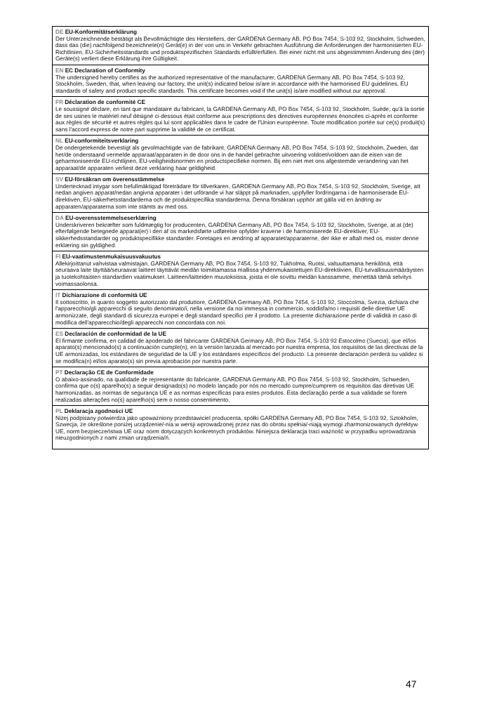DE EU-Konformitätserklärung
Der Unterzeichnende bestätigt als Bevollmächtigte des Herstellers, der GARDENA Germany AB, PO Box 7454, S-103 92, Stockholm, Schweden, dass das (die) nachfolgend bezeichnete(n) Gerät(e) in der von uns in Verkehr gebrachten Ausführung die Anforderungen der harmonisierten EU-Richtlinien, EU-Sicherheitsstandards und produktspezifischen Standards erfüllt/erfüllen. Bei einer nicht mit uns abgestimmten Änderung des (der) Geräte(s) verliert diese Erklärung ihre Gültigkeit.
EN EC Declaration of Conformity
The undersigned hereby certifies as the authorized representative of the manufacturer, GARDENA Germany AB, PO Box 7454, S-103 92, Stockholm, Sweden, that, when leaving our factory, the unit(s) indicated below is/are in accordance with the harmonised EU guidelines, EU standards of safety and product specific standards. This certificate becomes void if the unit(s) is/are modified without our approval.
FR Déclaration de conformité CE
Le soussigné déclare, en tant que mandataire du fabricant, la GARDENA Germany AB, PO Box 7454, S-103 92, Stockholm, Suède, qu'à la sortie de ses usines le matériel neuf désigné ci-dessous était conforme aux prescriptions des directives européennes énoncées ci-après et conforme aux règles de sécurité et autres règles qui lui sont applicables dans le cadre de l'Union européenne. Toute modification portée sur ce(s) produit(s) sans l'accord express de notre part supprime la validité de ce certificat.
NL EU-conformiteitsverklaring
De ondergetekende bevestigt als gevolmachtigde van de fabrikant, GARDENA Germany AB, PO Box 7454, S-103 92, Stockholm, Zweden, dat het/de onderstaand vermelde apparaat/apparaten in de door ons in de handel gebrachte uitvoering voldoet/voldoen aan de eisen van de geharmoniseerde EU-richtlijnen, EU-veiligheidsnormen en productspecifieke normen. Bij een niet met ons afgestemde verandering van het apparaat/de apparaten verliest deze verklaring haar geldigheid.
SV EU-försäkran om överensstämmelse
Undertecknad intygar som befullmäktigad företrädare för tillverkaren, GARDENA Germany AB, PO Box 7454, S-103 92, Stockholm, Sverige, att nedan angiven apparat/nedan angivna apparater i det utförande vi har släppt på marknaden, uppfyller fordringarna i de harmoniserade EU-direktiven, EU-säkerhetsstandarderna och de produktspecifika standarderna. Denna försäkran upphör att gälla vid en ändring av apparaten/apparaterna som inte stämts av med oss.
DA EU-overensstemmelseserklæring
Underskriveren bekræfter som fuldmægtig for producenten, GARDENA Germany AB, PO Box 7454, S-103 92, Stockholm, Sverige, at at (de) efterfølgende betegnede apparat(er) i den af os markedsførte udførelse opfylder kravene i de harmoniserede EU-direktiver, EU-sikkerhedsstandarder og produktspecifikke standarder. Foretages en ændring af apparatet/apparaterne, der ikke er aftalt med os, mister denne erklæring sin gyldighed.
FI EU-vaatimustenmukaisuusvakuutus
Allekirjoittanut vahvistaa valmistajan, GARDENA Germany AB, PO Box 7454, S-103 92, Tukholma, Ruotsi, valtuuttamana henkilönä, että seuraava laite täyttää/seuraavat laitteet täyttävät meidän toimittamassa mallissa yhdenmukaistettujen EU-direktiivien, EU-turvallisuusmääräysten ja tuotekohtaisten standardien vaatimukset. Laitteen/laitteiden muutoksissa, joista ei ole sovittu meidän kanssamme, menettää tämä selvitys voimassaolonsa.
IT Dichiarazione di conformità UE
Il sottoscritto, in quanto soggetto autorizzato dal produttore, GARDENA Germany AB, PO Box 7454, S-103 92, Stoccolma, Svezia, dichiara che l'apparecchio/gli apparecchi di seguito denominato/i, nella versione da noi immessa in commercio, soddisfa/no i requisiti delle direttive UE armonizzate, degli standard di sicurezza europei e degli standard specifici per il prodotto. La presente dichiarazione perde di validità in caso di modifica dell'apparecchio/degli apparecchi non concordata con noi.
ES Declaración de conformidad de la UE
El firmante confirma, en calidad de apoderado del fabricante GARDENA Germany AB, PO Box 7454, S-103 92 Estocolmo (Suecia), que el/los aparato(s) mencionado(s) a continuación cumple(n), en la versión lanzada al mercado por nuestra empresa, los requisitos de las directivas de la UE armonizadas, los estándares de seguridad de la UE y los estándares específicos del producto. La presente declaración perderá su validez si se modifica(n) el/los aparato(s) sin previa aprobación por nuestra parte.
PT Declaração CE de Conformidade
O abaixo-assinado, na qualidade de representante do fabricante, GARDENA Germany AB, PO Box 7454, S-103 92, Stockholm, Schweden, confirma que o(s) aparelho(s) a seguir designado(s) no modelo lançado por nós no mercado cumpre/cumprem os requisitos das diretivas UE harmonizadas, as normas de segurança UE e as normas específicas para estes produtos. Esta declaração perde a sua validade se forem realizadas alterações no(s) aparelho(s) sem o nosso consentimento.
PL Deklaracja zgodności UE
Niżej podpisany potwierdza jako upoważniony przedstawiciel producenta, spółki GARDENA Germany AB, PO Box 7454, S-103 92, Sztokholm, Szwecja, że określone poniżej urządzenie/-nia w wersji wprowadzonej przez nas do obrotu spełnia/-niają wymogi zharmonizowanych dyrektyw UE, norm bezpieczeństwa UE oraz norm dotyczących konkretnych produktów. Niniejsza deklaracja traci ważność w przypadku wprowadzania nieuzgodnionych z nami zmian urządzenia/ń.
47